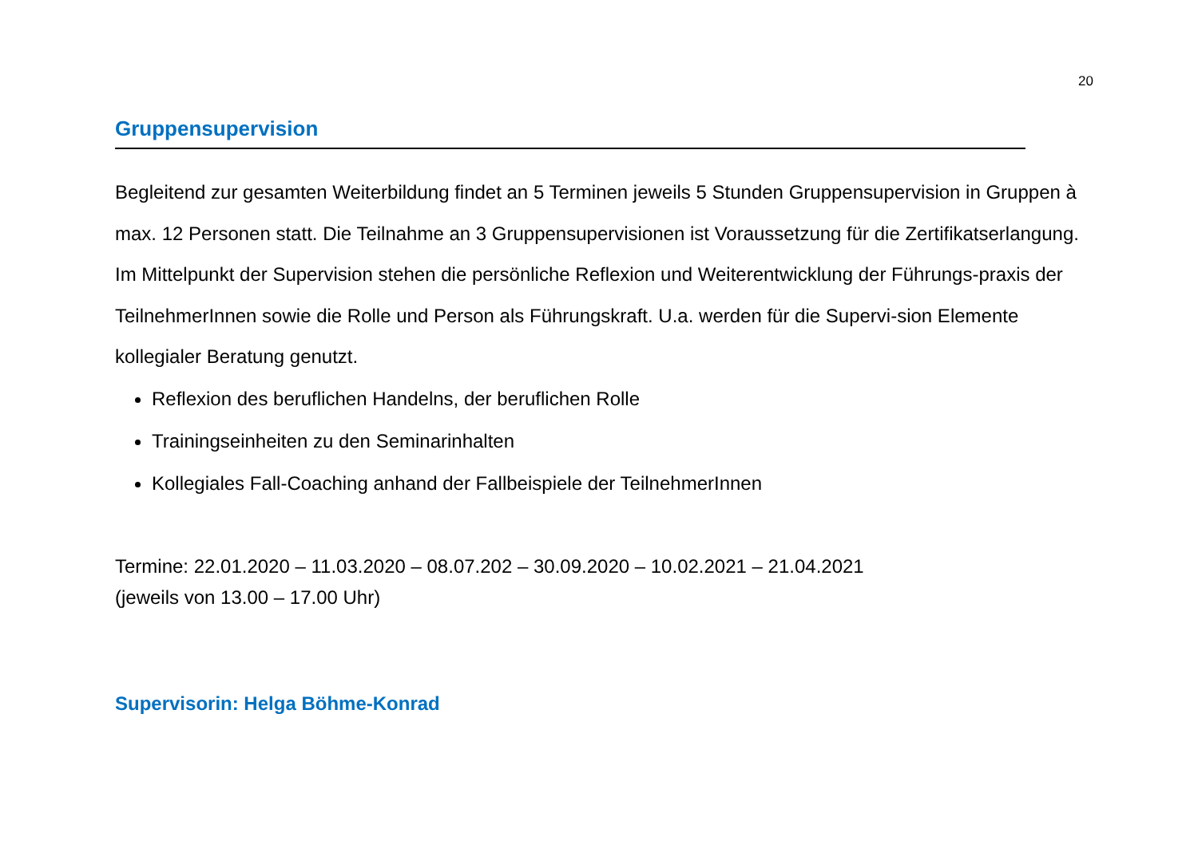20
Gruppensupervision
Begleitend zur gesamten Weiterbildung findet an 5 Terminen jeweils 5 Stunden Gruppensupervision in Gruppen à max. 12 Personen statt. Die Teilnahme an 3 Gruppensupervisionen ist Voraussetzung für die Zertifikatserlangung.
Im Mittelpunkt der Supervision stehen die persönliche Reflexion und Weiterentwicklung der Führungs-praxis der TeilnehmerInnen sowie die Rolle und Person als Führungskraft. U.a. werden für die Supervi-sion Elemente kollegialer Beratung genutzt.
Reflexion des beruflichen Handelns, der beruflichen Rolle
Trainingseinheiten zu den Seminarinhalten
Kollegiales Fall-Coaching anhand der Fallbeispiele der TeilnehmerInnen
Termine: 22.01.2020 – 11.03.2020 – 08.07.202 – 30.09.2020 – 10.02.2021 – 21.04.2021
(jeweils von 13.00 – 17.00 Uhr)
Supervisorin: Helga Böhme-Konrad